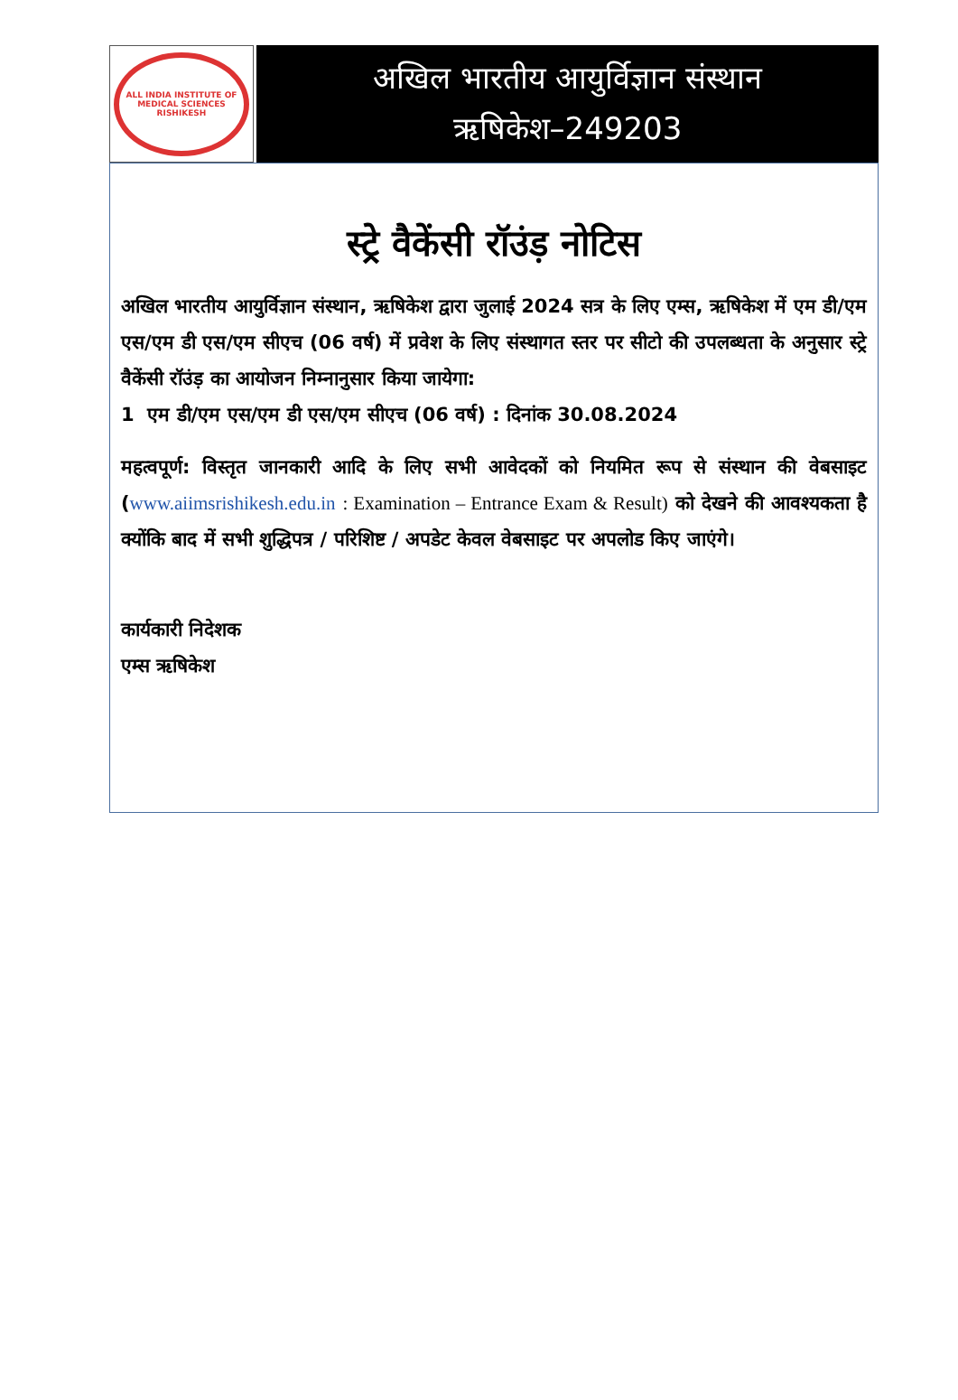ALL INDIA INSTITUTE OF MEDICAL SCIENCES
RISHIKESH
अखिल भारतीय आयुर्विज्ञान संस्थान
ऋषिकेश–249203
स्ट्रे वैकेंसी रॉउंड़ नोटिस
अखिल भारतीय आयुर्विज्ञान संस्थान, ऋषिकेश द्वारा जुलाई 2024 सत्र के लिए एम्स, ऋषिकेश में एम डी/एम एस/एम डी एस/एम सीएच (06 वर्ष) में प्रवेश के लिए संस्थागत स्तर पर सीटो की उपलब्धता के अनुसार स्ट्रे वैकेंसी रॉउंड़ का आयोजन निम्नानुसार किया जायेगा:
1 एम डी/एम एस/एम डी एस/एम सीएच (06 वर्ष) : दिनांक 30.08.2024
महत्वपूर्ण: विस्तृत जानकारी आदि के लिए सभी आवेदकों को नियमित रूप से संस्थान की वेबसाइट (www.aiimsrishikesh.edu.in : Examination – Entrance Exam & Result) को देखने की आवश्यकता है क्योंकि बाद में सभी शुद्धिपत्र / परिशिष्ट / अपडेट केवल वेबसाइट पर अपलोड किए जाएंगे।
कार्यकारी निदेशक
एम्स ऋषिकेश